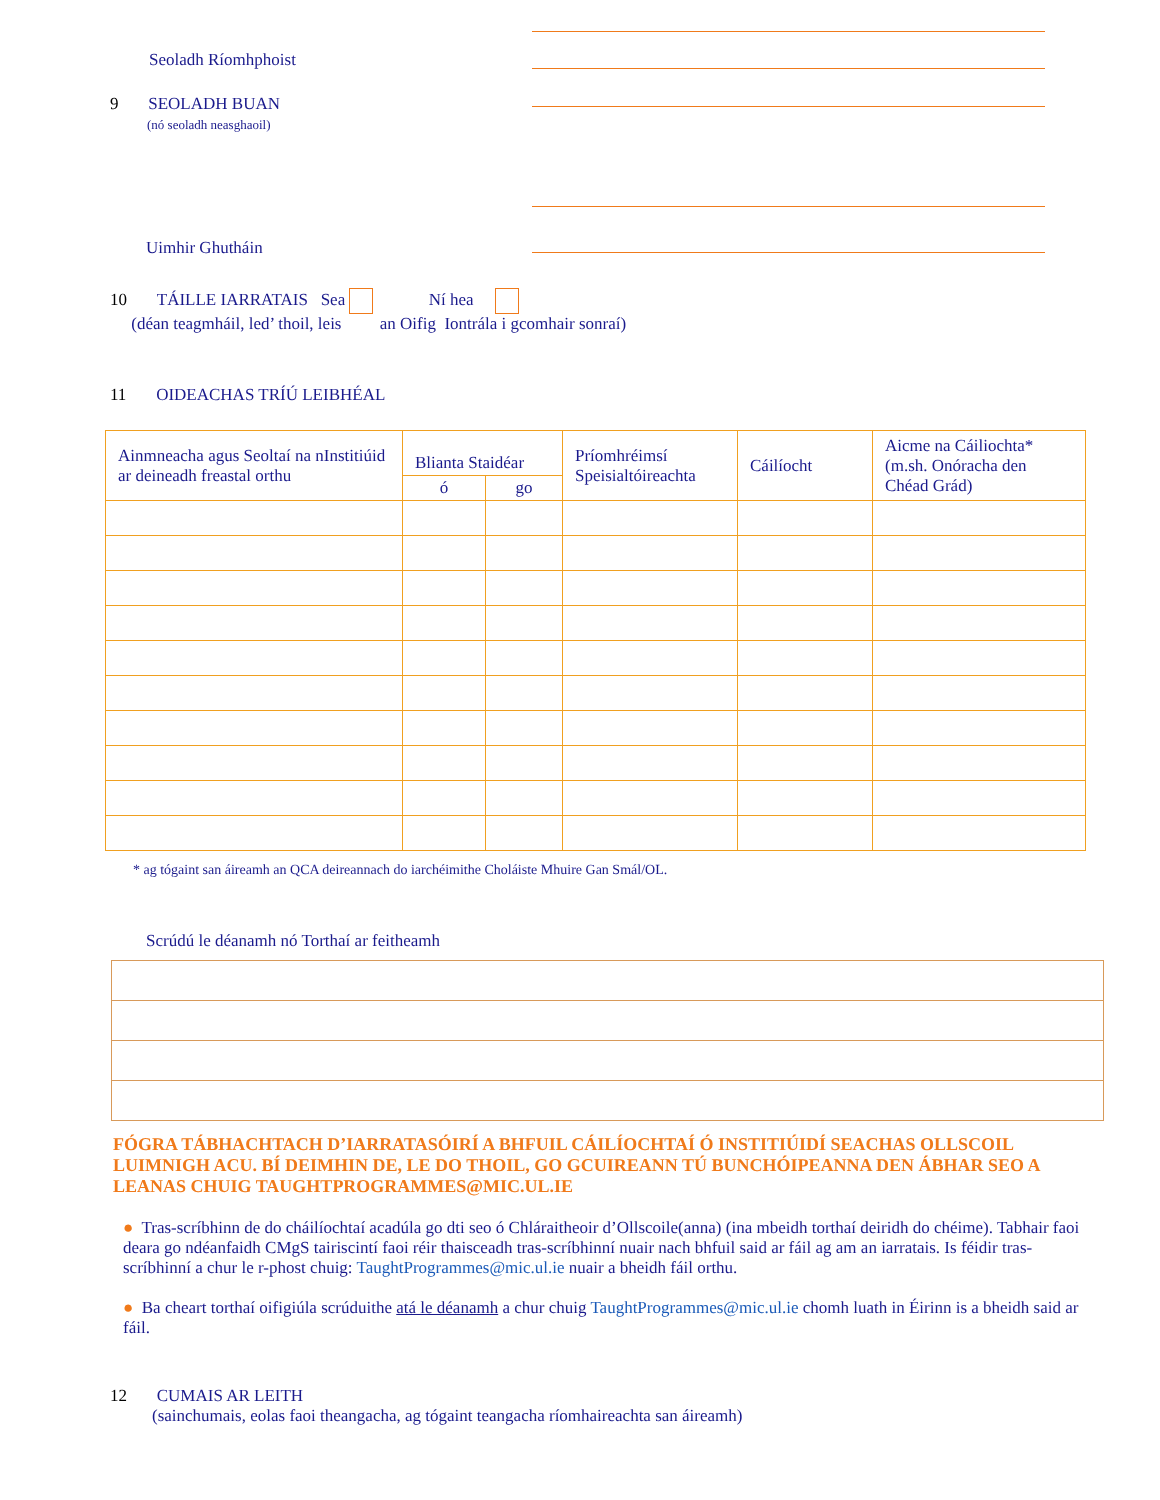Seoladh Ríomhphoist
9 SEOLADH BUAN
(nó seoladh neasghaoil)
Uimhir Ghutháin
10 TÁILLE IARRATAIS Sea Ní hea
(déan teagmháil, led’ thoil, leis an Oifig Iontrála i gcomhair sonraí)
11 OIDEACHAS TRÍÚ LEIBHÉAL
| Ainmneacha agus Seoltaí na nInstitiúid ar deineadh freastal orthu | Blianta Staidéar | | Príomhréimsí Speisialtóireachta | Cáilíocht | Aicme na Cáiliochta* (m.sh. Onóracha den Chéad Grád) |
| | ó | go | | | |
* ag tógaint san áireamh an QCA deireannach do iarchéimithe Choláiste Mhuire Gan Smál/OL.
Scrúdú le déanamh nó Torthaí ar feitheamh
FÓGRA TÁBHACHTACH D’IARRATASÓIRÍ A BHFUIL CÁILÍOCHTAÍ Ó INSTITIÚIDÍ SEACHAS OLLSCOIL LUIMNIGH ACU. BÍ DEIMHIN DE, LE DO THOIL, GO GCUIREANN TÚ BUNCHÓIPEANNA DEN ÁBHAR SEO A LEANAS CHUIG TAUGHTPROGRAMMES@MIC.UL.IE
● Tras-scríbhinn de do cháilíochtaí acadúla go dti seo ó Chláraitheoir d’Ollscoile(anna) (ina mbeidh torthaí deiridh do chéime). Tabhair faoi deara go ndéanfaidh CMgS tairiscintí faoi réir thaisceadh tras-scríbhinní nuair nach bhfuil said ar fáil ag am an iarratais. Is féidir tras-scríbhinní a chur le r-phost chuig: TaughtProgrammes@mic.ul.ie nuair a bheidh fáil orthu.
● Ba cheart torthaí oifigiúla scrúduithe atá le déanamh a chur chuig TaughtProgrammes@mic.ul.ie chomh luath in Éirinn is a bheidh said ar fáil.
12 CUMAIS AR LEITH
(sainchumais, eolas faoi theangacha, ag tógaint teangacha ríomhaireachta san áireamh)